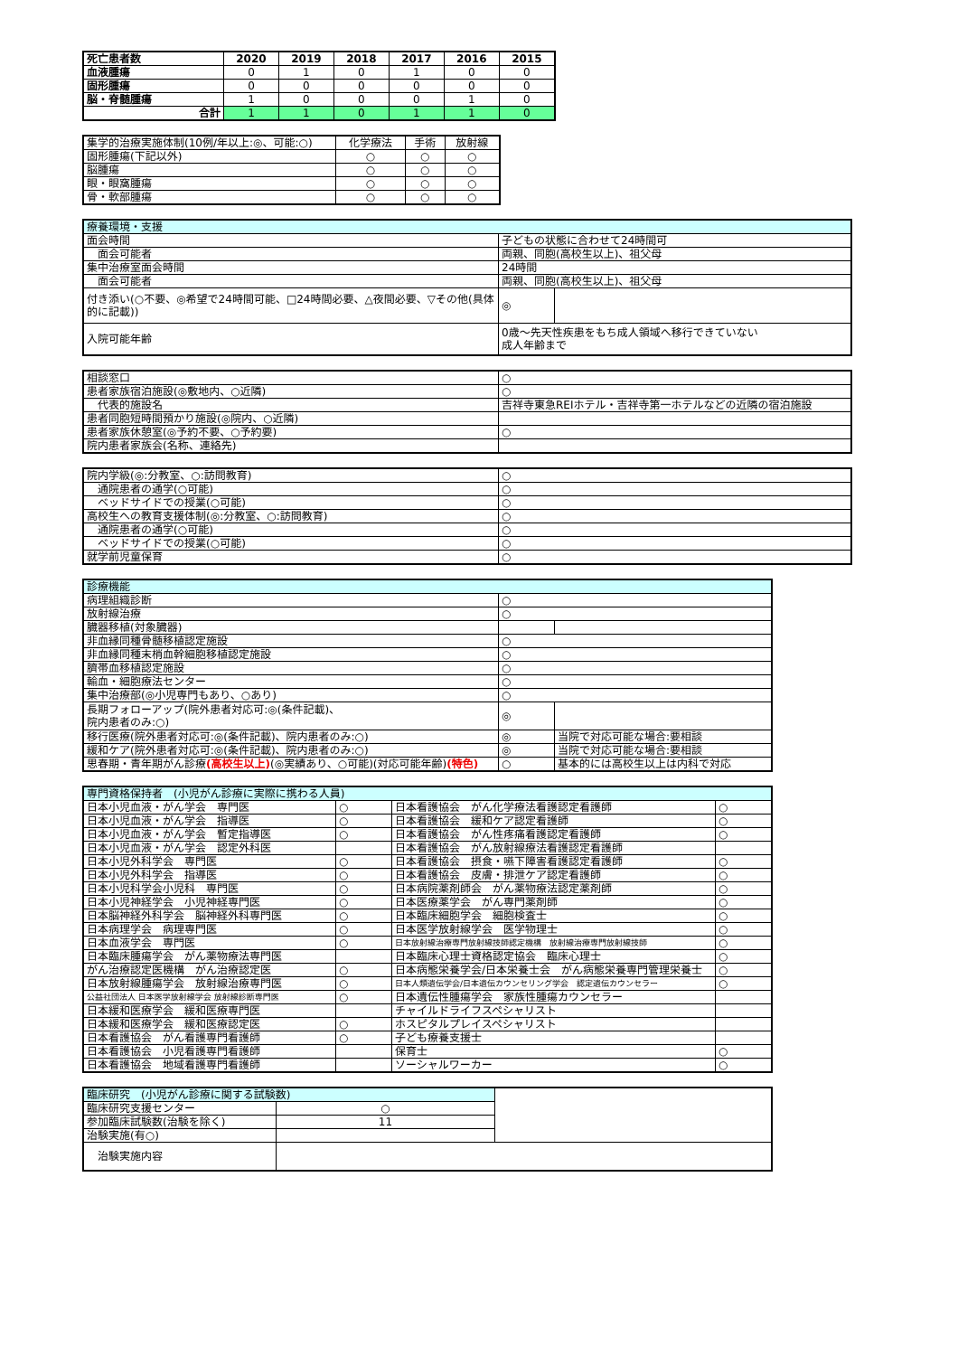| 死亡患者数 | 2020 | 2019 | 2018 | 2017 | 2016 | 2015 |
| --- | --- | --- | --- | --- | --- | --- |
| 血液腫瘍 | 0 | 1 | 0 | 1 | 0 | 0 |
| 固形腫瘍 | 0 | 0 | 0 | 0 | 0 | 0 |
| 脳・脊髄腫瘍 | 1 | 0 | 0 | 0 | 1 | 0 |
| 合計 | 1 | 1 | 0 | 1 | 1 | 0 |
| 集学的治療実施体制(10例/年以上:◎、可能:○) | 化学療法 | 手術 | 放射線 |
| 固形腫瘍(下記以外) | ○ | ○ | ○ |
| 脳腫瘍 | ○ | ○ | ○ |
| 眼・眼窩腫瘍 | ○ | ○ | ○ |
| 骨・軟部腫瘍 | ○ | ○ | ○ |
| 療養環境・支援 | | |
| 面会時間 | 子どもの状態に合わせて24時間可 | |
| 面会可能者 | 両親、同胞(高校生以上)、祖父母 | |
| 集中治療室面会時間 | 24時間 | |
| 面会可能者 | 両親、同胞(高校生以上)、祖父母 | |
| 付き添い(○不要、◎希望で24時間可能、□24時間必要、△夜間必要、▽その他(具体的に記載)) | ◎ | |
| 入院可能年齢 | 0歳～先天性疾患をもち成人領域へ移行できていない 成人年齢まで | |
| 相談窓口 | ○ |
| 患者家族宿泊施設(◎敷地内、○近隣) | ○ |
| 代表的施設名 | 吉祥寺東急REIホテル・吉祥寺第一ホテルなどの近隣の宿泊施設 |
| 患者同胞短時間預かり施設(◎院内、○近隣) | |
| 患者家族休憩室(◎予約不要、○予約要) | ○ |
| 院内患者家族会(名称、連絡先) | |
| 院内学級(◎:分教室、○:訪問教育) | ○ |
| 通院患者の通学(○可能) | ○ |
| ベッドサイドでの授業(○可能) | ○ |
| 高校生への教育支援体制(◎:分教室、○:訪問教育) | ○ |
| 通院患者の通学(○可能) | ○ |
| ベッドサイドでの授業(○可能) | ○ |
| 就学前児童保育 | ○ |
| 診療機能 | | |
| 病理組織診断 | ○ | |
| 放射線治療 | ○ | |
| 臓器移植(対象臓器) | | |
| 非血縁同種骨髄移植認定施設 | ○ | |
| 非血縁同種末梢血幹細胞移植認定施設 | ○ | |
| 臍帯血移植認定施設 | ○ | |
| 輸血・細胞療法センター | ○ | |
| 集中治療部(◎小児専門もあり、○あり) | ○ | |
| 長期フォローアップ(院外患者対応可:◎(条件記載)、 院内患者のみ:○) | ◎ | |
| 移行医療(院外患者対応可:◎(条件記載)、院内患者のみ:○) | ◎ | 当院で対応可能な場合:要相談 |
| 緩和ケア(院外患者対応可:◎(条件記載)、院内患者のみ:○) | ◎ | 当院で対応可能な場合:要相談 |
| 思春期・青年期がん診療 (高校生以上) (◎実績あり、○可能)(対応可能年齢) (特色) | ○ | 基本的には高校生以上は内科で対応 |
| 専門資格保持者 (小児がん診療に実際に携わる人員) | | | |
| 日本小児血液・がん学会 専門医 | ○ | 日本看護協会 がん化学療法看護認定看護師 | ○ |
| 日本小児血液・がん学会 指導医 | ○ | 日本看護協会 緩和ケア認定看護師 | ○ |
| 日本小児血液・がん学会 暫定指導医 | ○ | 日本看護協会 がん性疼痛看護認定看護師 | ○ |
| 日本小児血液・がん学会 認定外科医 | | 日本看護協会 がん放射線療法看護認定看護師 | |
| 日本小児外科学会 専門医 | ○ | 日本看護協会 摂食・嚥下障害看護認定看護師 | ○ |
| 日本小児外科学会 指導医 | ○ | 日本看護協会 皮膚・排泄ケア認定看護師 | ○ |
| 日本小児科学会小児科 専門医 | ○ | 日本病院薬剤師会 がん薬物療法認定薬剤師 | ○ |
| 日本小児神経学会 小児神経専門医 | ○ | 日本医療薬学会 がん専門薬剤師 | ○ |
| 日本脳神経外科学会 脳神経外科専門医 | ○ | 日本臨床細胞学会 細胞検査士 | ○ |
| 日本病理学会 病理専門医 | ○ | 日本医学放射線学会 医学物理士 | ○ |
| 日本血液学会 専門医 | ○ | 日本放射線治療専門放射線技師認定機構 放射線治療専門放射線技師 | ○ |
| 日本臨床腫瘍学会 がん薬物療法専門医 | | 日本臨床心理士資格認定協会 臨床心理士 | ○ |
| がん治療認定医機構 がん治療認定医 | ○ | 日本病態栄養学会/日本栄養士会 がん病態栄養専門管理栄養士 | ○ |
| 日本放射線腫瘍学会 放射線治療専門医 | ○ | 日本人類遺伝学会/日本遺伝カウンセリング学会 認定遺伝カウンセラー | ○ |
| 公益社団法人 日本医学放射線学会 放射線診断専門医 | ○ | 日本遺伝性腫瘍学会 家族性腫瘍カウンセラー | |
| 日本緩和医療学会 緩和医療専門医 | | チャイルドライフスペシャリスト | |
| 日本緩和医療学会 緩和医療認定医 | ○ | ホスピタルプレイスペシャリスト | |
| 日本看護協会 がん看護専門看護師 | ○ | 子ども療養支援士 | |
| 日本看護協会 小児看護専門看護師 | | 保育士 | ○ |
| 日本看護協会 地域看護専門看護師 | | ソーシャルワーカー | ○ |
| 臨床研究 (小児がん診療に関する試験数) | | |
| 臨床研究支援センター | ○ | |
| 参加臨床試験数(治験を除く) | 11 | |
| 治験実施(有○) | | |
| 治験実施内容 | | |